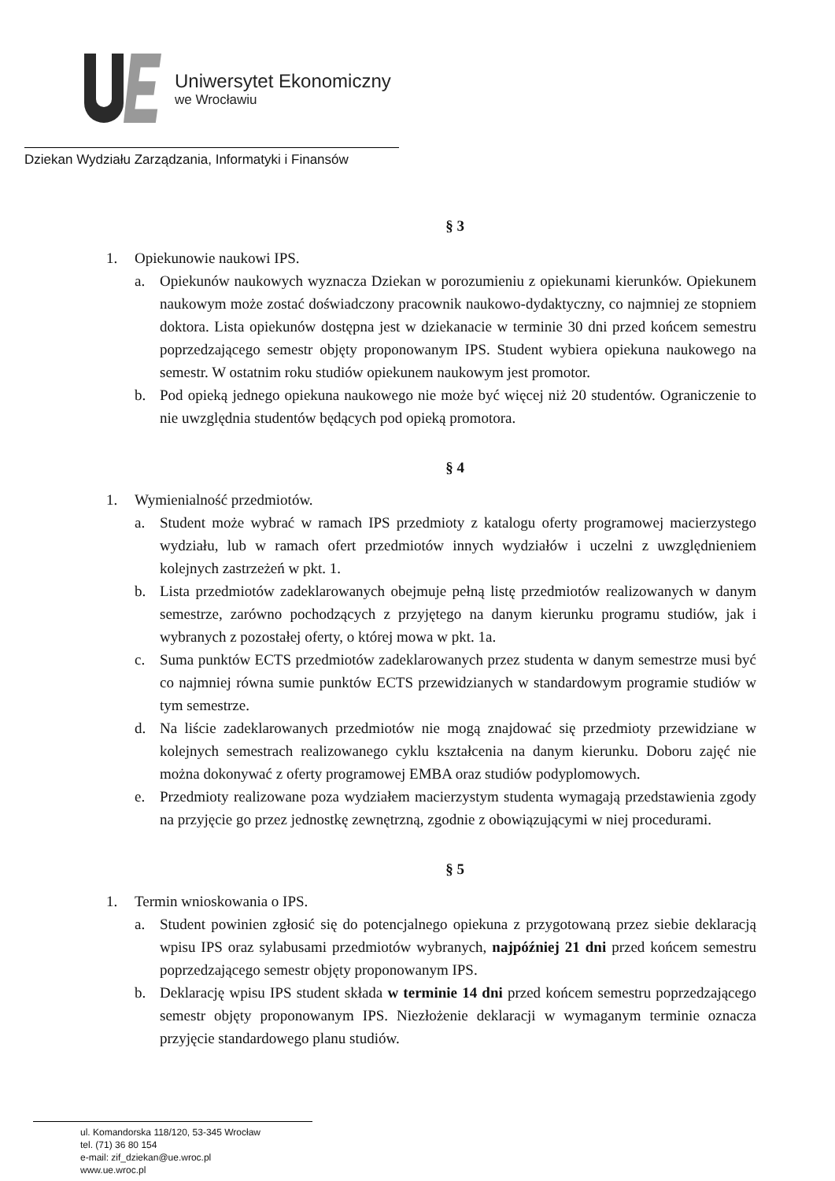Uniwersytet Ekonomiczny
we Wrocławiu
Dziekan Wydziału Zarządzania, Informatyki i Finansów
§ 3
1. Opiekunowie naukowi IPS.
a. Opiekunów naukowych wyznacza Dziekan w porozumieniu z opiekunami kierunków. Opiekunem naukowym może zostać doświadczony pracownik naukowo-dydaktyczny, co najmniej ze stopniem doktora. Lista opiekunów dostępna jest w dziekanacie w terminie 30 dni przed końcem semestru poprzedzającego semestr objęty proponowanym IPS. Student wybiera opiekuna naukowego na semestr. W ostatnim roku studiów opiekunem naukowym jest promotor.
b. Pod opieką jednego opiekuna naukowego nie może być więcej niż 20 studentów. Ograniczenie to nie uwzględnia studentów będących pod opieką promotora.
§ 4
1. Wymienialność przedmiotów.
a. Student może wybrać w ramach IPS przedmioty z katalogu oferty programowej macierzystego wydziału, lub w ramach ofert przedmiotów innych wydziałów i uczelni z uwzględnieniem kolejnych zastrzeżeń w pkt. 1.
b. Lista przedmiotów zadeklarowanych obejmuje pełną listę przedmiotów realizowanych w danym semestrze, zarówno pochodzących z przyjętego na danym kierunku programu studiów, jak i wybranych z pozostałej oferty, o której mowa w pkt. 1a.
c. Suma punktów ECTS przedmiotów zadeklarowanych przez studenta w danym semestrze musi być co najmniej równa sumie punktów ECTS przewidzianych w standardowym programie studiów w tym semestrze.
d. Na liście zadeklarowanych przedmiotów nie mogą znajdować się przedmioty przewidziane w kolejnych semestrach realizowanego cyklu kształcenia na danym kierunku. Doboru zajęć nie można dokonywać z oferty programowej EMBA oraz studiów podyplomowych.
e. Przedmioty realizowane poza wydziałem macierzystym studenta wymagają przedstawienia zgody na przyjęcie go przez jednostkę zewnętrzną, zgodnie z obowiązującymi w niej procedurami.
§ 5
1. Termin wnioskowania o IPS.
a. Student powinien zgłosić się do potencjalnego opiekuna z przygotowaną przez siebie deklaracją wpisu IPS oraz sylabusami przedmiotów wybranych, najpóźniej 21 dni przed końcem semestru poprzedzającego semestr objęty proponowanym IPS.
b. Deklarację wpisu IPS student składa w terminie 14 dni przed końcem semestru poprzedzającego semestr objęty proponowanym IPS. Niezłożenie deklaracji w wymaganym terminie oznacza przyjęcie standardowego planu studiów.
ul. Komandorska 118/120, 53-345 Wrocław
tel. (71) 36 80 154
e-mail: zif_dziekan@ue.wroc.pl
www.ue.wroc.pl